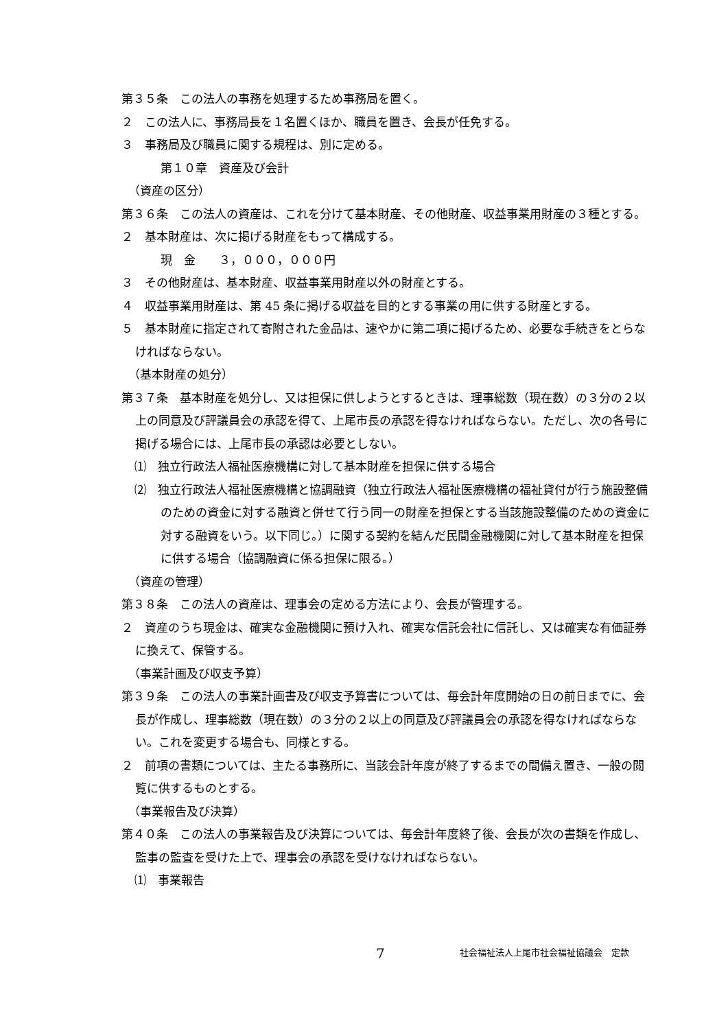第３５条　この法人の事務を処理するため事務局を置く。
２　この法人に、事務局長を１名置くほか、職員を置き、会長が任免する。
３　事務局及び職員に関する規程は、別に定める。
第１０章　資産及び会計
（資産の区分）
第３６条　この法人の資産は、これを分けて基本財産、その他財産、収益事業用財産の３種とする。
２　基本財産は、次に掲げる財産をもって構成する。
現　金　　３，０００，０００円
３　その他財産は、基本財産、収益事業用財産以外の財産とする。
４　収益事業用財産は、第 45 条に掲げる収益を目的とする事業の用に供する財産とする。
５　基本財産に指定されて寄附された金品は、速やかに第二項に掲げるため、必要な手続きをとらなければならない。
（基本財産の処分）
第３７条　基本財産を処分し、又は担保に供しようとするときは、理事総数（現在数）の３分の２以上の同意及び評議員会の承認を得て、上尾市長の承認を得なければならない。ただし、次の各号に掲げる場合には、上尾市長の承認は必要としない。
⑴　独立行政法人福祉医療機構に対して基本財産を担保に供する場合
⑵　独立行政法人福祉医療機構と協調融資（独立行政法人福祉医療機構の福祉貸付が行う施設整備のための資金に対する融資と併せて行う同一の財産を担保とする当該施設整備のための資金に対する融資をいう。以下同じ。）に関する契約を結んだ民間金融機関に対して基本財産を担保に供する場合（協調融資に係る担保に限る。）
（資産の管理）
第３８条　この法人の資産は、理事会の定める方法により、会長が管理する。
２　資産のうち現金は、確実な金融機関に預け入れ、確実な信託会社に信託し、又は確実な有価証券に換えて、保管する。
（事業計画及び収支予算）
第３９条　この法人の事業計画書及び収支予算書については、毎会計年度開始の日の前日までに、会長が作成し、理事総数（現在数）の３分の２以上の同意及び評議員会の承認を得なければならない。これを変更する場合も、同様とする。
２　前項の書類については、主たる事務所に、当該会計年度が終了するまでの間備え置き、一般の閲覧に供するものとする。
（事業報告及び決算）
第４０条　この法人の事業報告及び決算については、毎会計年度終了後、会長が次の書類を作成し、監事の監査を受けた上で、理事会の承認を受けなければならない。
⑴　事業報告
7 社会福祉法人上尾市社会福祉協議会　定款